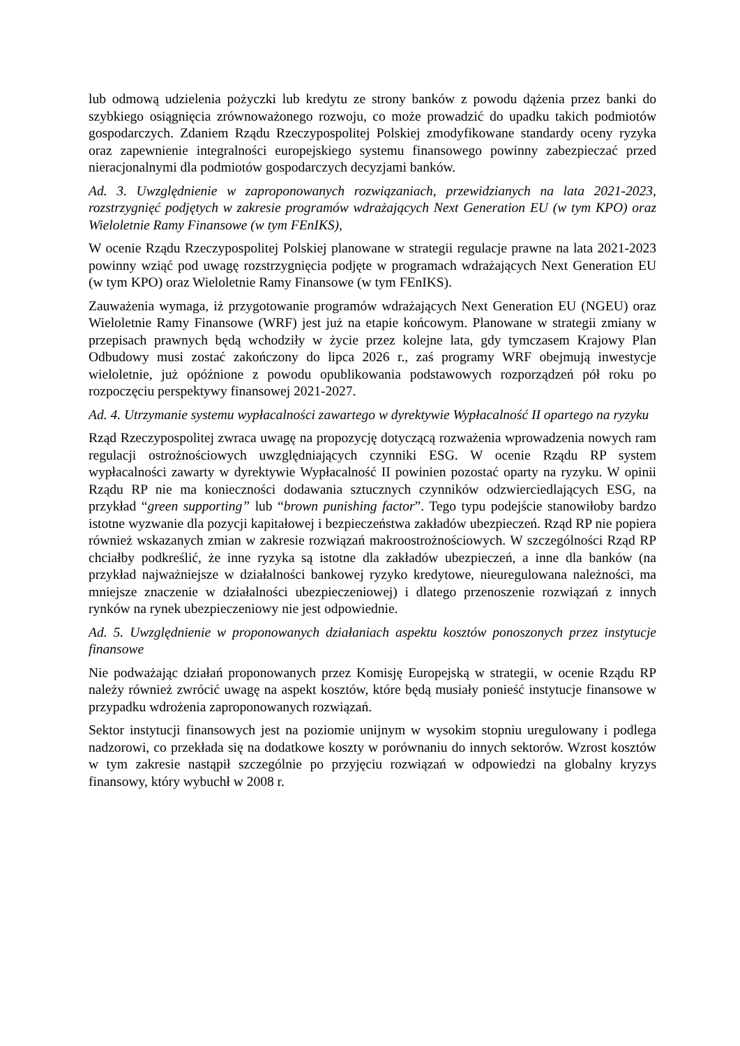lub odmową udzielenia pożyczki lub kredytu ze strony banków z powodu dążenia przez banki do szybkiego osiągnięcia zrównoważonego rozwoju, co może prowadzić do upadku takich podmiotów gospodarczych. Zdaniem Rządu Rzeczypospolitej Polskiej zmodyfikowane standardy oceny ryzyka oraz zapewnienie integralności europejskiego systemu finansowego powinny zabezpieczać przed nieracjonalnymi dla podmiotów gospodarczych decyzjami banków.
Ad. 3. Uwzględnienie w zaproponowanych rozwiązaniach, przewidzianych na lata 2021-2023, rozstrzygnięć podjętych w zakresie programów wdrażających Next Generation EU (w tym KPO) oraz Wieloletnie Ramy Finansowe (w tym FEnIKS),
W ocenie Rządu Rzeczypospolitej Polskiej planowane w strategii regulacje prawne na lata 2021-2023 powinny wziąć pod uwagę rozstrzygnięcia podjęte w programach wdrażających Next Generation EU (w tym KPO) oraz Wieloletnie Ramy Finansowe (w tym FEnIKS).
Zauważenia wymaga, iż przygotowanie programów wdrażających Next Generation EU (NGEU) oraz Wieloletnie Ramy Finansowe (WRF) jest już na etapie końcowym. Planowane w strategii zmiany w przepisach prawnych będą wchodziły w życie przez kolejne lata, gdy tymczasem Krajowy Plan Odbudowy musi zostać zakończony do lipca 2026 r., zaś programy WRF obejmują inwestycje wieloletnie, już opóźnione z powodu opublikowania podstawowych rozporządzeń pół roku po rozpoczęciu perspektywy finansowej 2021-2027.
Ad. 4. Utrzymanie systemu wypłacalności zawartego w dyrektywie Wypłacalność II opartego na ryzyku
Rząd Rzeczypospolitej zwraca uwagę na propozycję dotyczącą rozważenia wprowadzenia nowych ram regulacji ostrożnościowych uwzględniających czynniki ESG. W ocenie Rządu RP system wypłacalności zawarty w dyrektywie Wypłacalność II powinien pozostać oparty na ryzyku. W opinii Rządu RP nie ma konieczności dodawania sztucznych czynników odzwierciedlających ESG, na przykład “green supporting” lub “brown punishing factor”. Tego typu podejście stanowiłoby bardzo istotne wyzwanie dla pozycji kapitałowej i bezpieczeństwa zakładów ubezpieczeń. Rząd RP nie popiera również wskazanych zmian w zakresie rozwiązań makroostrożnościowych. W szczególności Rząd RP chciałby podkreślić, że inne ryzyka są istotne dla zakładów ubezpieczeń, a inne dla banków (na przykład najważniejsze w działalności bankowej ryzyko kredytowe, nieuregulowana należności, ma mniejsze znaczenie w działalności ubezpieczeniowej) i dlatego przenoszenie rozwiązań z innych rynków na rynek ubezpieczeniowy nie jest odpowiednie.
Ad. 5. Uwzględnienie w proponowanych działaniach aspektu kosztów ponoszonych przez instytucje finansowe
Nie podważając działań proponowanych przez Komisję Europejską w strategii, w ocenie Rządu RP należy również zwrócić uwagę na aspekt kosztów, które będą musiały ponieść instytucje finansowe w przypadku wdrożenia zaproponowanych rozwiązań.
Sektor instytucji finansowych jest na poziomie unijnym w wysokim stopniu uregulowany i podlega nadzorowi, co przekłada się na dodatkowe koszty w porównaniu do innych sektorów. Wzrost kosztów w tym zakresie nastąpił szczególnie po przyjęciu rozwiązań w odpowiedzi na globalny kryzys finansowy, który wybuchł w 2008 r.